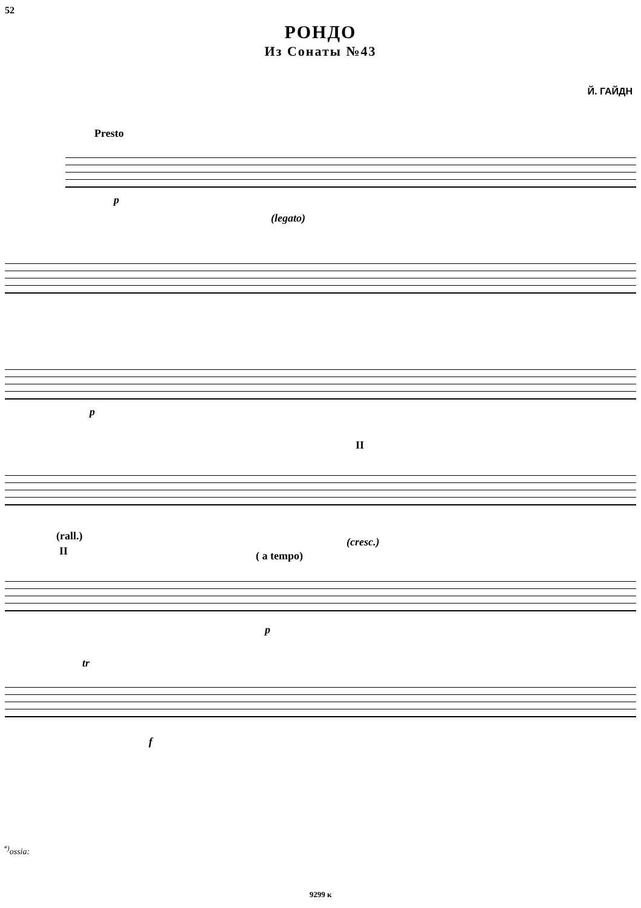52
РОНДО
Из Сонаты №43
Й. ГАЙДН
Presto
p
(legato)
p
II
(rall.) (cresc.)
II ( a tempo)
p
tr
f
<sup>*)</sup> ossia:
9299 к